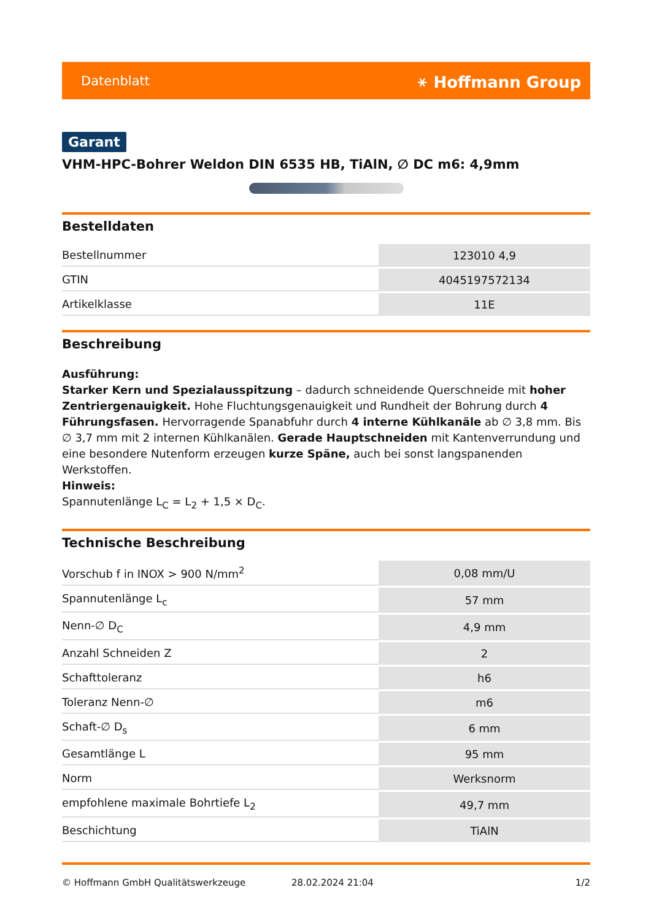Datenblatt ⚹ Hoffmann Group
Garant
VHM-HPC-Bohrer Weldon DIN 6535 HB, TiAlN, ∅ DC m6: 4,9mm
Bestelldaten
| Bestellnummer | 123010 4,9 |
| GTIN | 4045197572134 |
| Artikelklasse | 11E |
Beschreibung
Ausführung:
Starker Kern und Spezialausspitzung – dadurch schneidende Querschneide mit hoher Zentriergenauigkeit. Hohe Fluchtungsgenauigkeit und Rundheit der Bohrung durch 4 Führungsfasen. Hervorragende Spanabfuhr durch 4 interne Kühlkanäle ab ∅ 3,8 mm. Bis ∅ 3,7 mm mit 2 internen Kühlkanälen. Gerade Hauptschneiden mit Kantenverrundung und eine besondere Nutenform erzeugen kurze Späne, auch bei sonst langspanenden Werkstoffen.
Hinweis:
Spannutenlänge L<sub>C</sub> = L<sub>2</sub> + 1,5 × D<sub>C</sub>.
Technische Beschreibung
| Vorschub f in INOX > 900 N/mm<sup>2</sup> | 0,08 mm/U |
| Spannutenlänge L<sub>c</sub> | 57 mm |
| Nenn-∅ D<sub>C</sub> | 4,9 mm |
| Anzahl Schneiden Z | 2 |
| Schafttoleranz | h6 |
| Toleranz Nenn-∅ | m6 |
| Schaft-∅ D<sub>s</sub> | 6 mm |
| Gesamtlänge L | 95 mm |
| Norm | Werksnorm |
| empfohlene maximale Bohrtiefe L<sub>2</sub> | 49,7 mm |
| Beschichtung | TiAlN |
© Hoffmann GmbH Qualitätswerkzeuge 28.02.2024 21:04 1/2